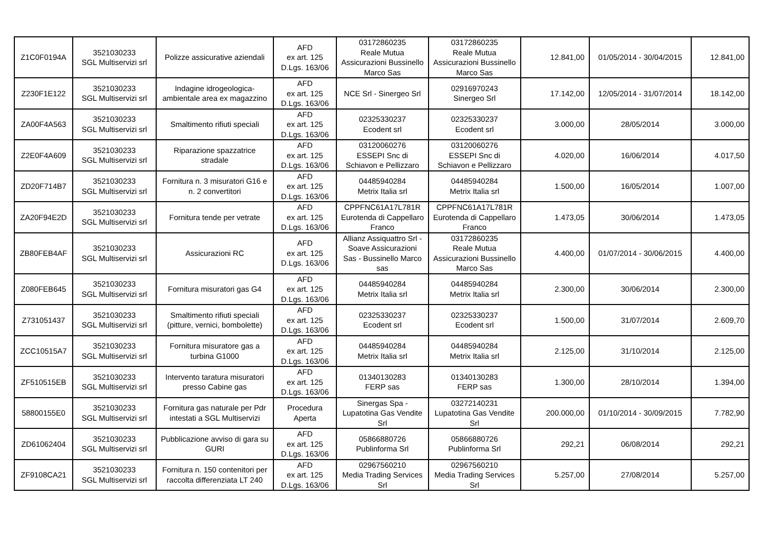| Z1C0F0194A | 3521030233 SGL Multiservizi srl | Polizze assicurative aziendali | AFD ex art. 125 D.Lgs. 163/06 | 03172860235 Reale Mutua Assicurazioni Bussinello Marco Sas | 03172860235 Reale Mutua Assicurazioni Bussinello Marco Sas | 12.841,00 | 01/05/2014 - 30/04/2015 | 12.841,00 |
| Z230F1E122 | 3521030233 SGL Multiservizi srl | Indagine idrogeologica- ambientale area ex magazzino | AFD ex art. 125 D.Lgs. 163/06 | NCE Srl - Sinergeo Srl | 02916970243 Sinergeo Srl | 17.142,00 | 12/05/2014 - 31/07/2014 | 18.142,00 |
| ZA00F4A563 | 3521030233 SGL Multiservizi srl | Smaltimento rifiuti speciali | AFD ex art. 125 D.Lgs. 163/06 | 02325330237 Ecodent srl | 02325330237 Ecodent srl | 3.000,00 | 28/05/2014 | 3.000,00 |
| Z2E0F4A609 | 3521030233 SGL Multiservizi srl | Riparazione spazzatrice stradale | AFD ex art. 125 D.Lgs. 163/06 | 03120060276 ESSEPI Snc di Schiavon e Pellizzaro | 03120060276 ESSEPI Snc di Schiavon e Pellizzaro | 4.020,00 | 16/06/2014 | 4.017,50 |
| ZD20F714B7 | 3521030233 SGL Multiservizi srl | Fornitura n. 3 misuratori G16 e n. 2 convertitori | AFD ex art. 125 D.Lgs. 163/06 | 04485940284 Metrix Italia srl | 04485940284 Metrix Italia srl | 1.500,00 | 16/05/2014 | 1.007,00 |
| ZA20F94E2D | 3521030233 SGL Multiservizi srl | Fornitura tende per vetrate | AFD ex art. 125 D.Lgs. 163/06 | CPPFNC61A17L781R Eurotenda di Cappellaro Franco | CPPFNC61A17L781R Eurotenda di Cappellaro Franco | 1.473,05 | 30/06/2014 | 1.473,05 |
| ZB80FEB4AF | 3521030233 SGL Multiservizi srl | Assicurazioni RC | AFD ex art. 125 D.Lgs. 163/06 | Allianz Assiquattro Srl - Soave Assicurazioni Sas - Bussinello Marco sas | 03172860235 Reale Mutua Assicurazioni Bussinello Marco Sas | 4.400,00 | 01/07/2014 - 30/06/2015 | 4.400,00 |
| Z080FEB645 | 3521030233 SGL Multiservizi srl | Fornitura misuratori gas G4 | AFD ex art. 125 D.Lgs. 163/06 | 04485940284 Metrix Italia srl | 04485940284 Metrix Italia srl | 2.300,00 | 30/06/2014 | 2.300,00 |
| Z731051437 | 3521030233 SGL Multiservizi srl | Smaltimento rifiuti speciali (pitture, vernici, bombolette) | AFD ex art. 125 D.Lgs. 163/06 | 02325330237 Ecodent srl | 02325330237 Ecodent srl | 1.500,00 | 31/07/2014 | 2.609,70 |
| ZCC10515A7 | 3521030233 SGL Multiservizi srl | Fornitura misuratore gas a turbina G1000 | AFD ex art. 125 D.Lgs. 163/06 | 04485940284 Metrix Italia srl | 04485940284 Metrix Italia srl | 2.125,00 | 31/10/2014 | 2.125,00 |
| ZF510515EB | 3521030233 SGL Multiservizi srl | Intervento taratura misuratori presso Cabine gas | AFD ex art. 125 D.Lgs. 163/06 | 01340130283 FERP sas | 01340130283 FERP sas | 1.300,00 | 28/10/2014 | 1.394,00 |
| 58800155E0 | 3521030233 SGL Multiservizi srl | Fornitura gas naturale per Pdr intestati a SGL Multiservizi | Procedura Aperta | Sinergas Spa - Lupatotina Gas Vendite Srl | 03272140231 Lupatotina Gas Vendite Srl | 200.000,00 | 01/10/2014 - 30/09/2015 | 7.782,90 |
| ZD61062404 | 3521030233 SGL Multiservizi srl | Pubblicazione avviso di gara su GURI | AFD ex art. 125 D.Lgs. 163/06 | 05866880726 Publinforma Srl | 05866880726 Publinforma Srl | 292,21 | 06/08/2014 | 292,21 |
| ZF9108CA21 | 3521030233 SGL Multiservizi srl | Fornitura n. 150 contenitori per raccolta differenziata LT 240 | AFD ex art. 125 D.Lgs. 163/06 | 02967560210 Media Trading Services Srl | 02967560210 Media Trading Services Srl | 5.257,00 | 27/08/2014 | 5.257,00 |